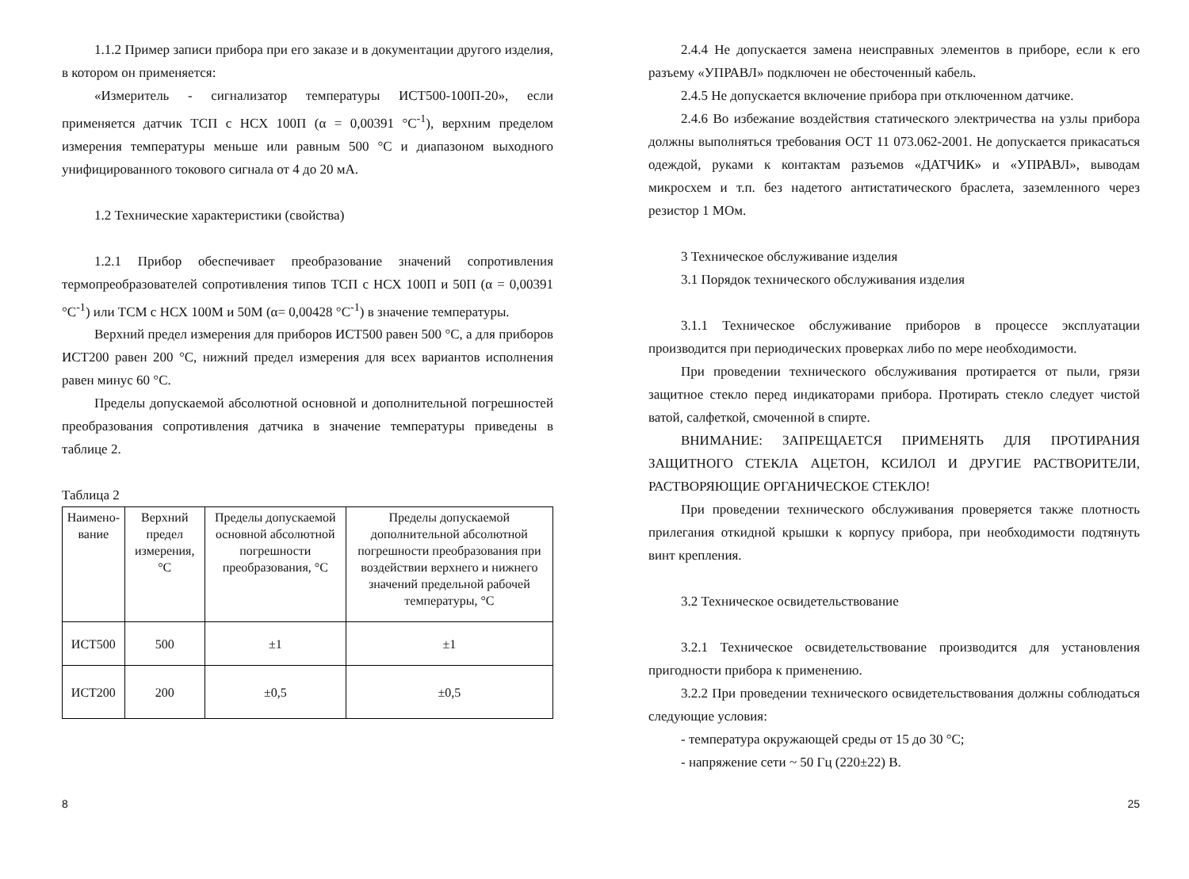1.1.2 Пример записи прибора при его заказе и в документации другого изделия, в котором он применяется:
«Измеритель - сигнализатор температуры ИСТ500-100П-20», если применяется датчик ТСП с НСХ 100П (α = 0,00391 °С<sup>-1</sup>), верхним пределом измерения температуры меньше или равным 500 °С и диапазоном выходного унифицированного токового сигнала от 4 до 20 мА.
1.2 Технические характеристики (свойства)
1.2.1 Прибор обеспечивает преобразование значений сопротивления термопреобразователей сопротивления типов ТСП с НСХ 100П и 50П (α = 0,00391 °С<sup>-1</sup>) или ТСМ с НСХ 100М и 50М (α= 0,00428 °С<sup>-1</sup>) в значение температуры.
Верхний предел измерения для приборов ИСТ500 равен 500 °С, а для приборов ИСТ200 равен 200 °С, нижний предел измерения для всех вариантов исполнения равен минус 60 °С.
Пределы допускаемой абсолютной основной и дополнительной погрешностей преобразования сопротивления датчика в значение температуры приведены в таблице 2.
Таблица 2
| Наимено-вание | Верхний предел измерения, °С | Пределы допускаемой основной абсолютной погрешности преобразования, °С | Пределы допускаемой дополнительной абсолютной погрешности преобразования при воздействии верхнего и нижнего значений предельной рабочей температуры, °С |
| --- | --- | --- | --- |
| ИСТ500 | 500 | ±1 | ±1 |
| ИСТ200 | 200 | ±0,5 | ±0,5 |
8
2.4.4 Не допускается замена неисправных элементов в приборе, если к его разъему «УПРАВЛ» подключен не обесточенный кабель.
2.4.5 Не допускается включение прибора при отключенном датчике.
2.4.6 Во избежание воздействия статического электричества на узлы прибора должны выполняться требования ОСТ 11 073.062-2001. Не допускается прикасаться одеждой, руками к контактам разъемов «ДАТЧИК» и «УПРАВЛ», выводам микросхем и т.п. без надетого антистатического браслета, заземленного через резистор 1 МОм.
3 Техническое обслуживание изделия
3.1 Порядок технического обслуживания изделия
3.1.1 Техническое обслуживание приборов в процессе эксплуатации производится при периодических проверках либо по мере необходимости.
При проведении технического обслуживания протирается от пыли, грязи защитное стекло перед индикаторами прибора. Протирать стекло следует чистой ватой, салфеткой, смоченной в спирте.
ВНИМАНИЕ: ЗАПРЕЩАЕТСЯ ПРИМЕНЯТЬ ДЛЯ ПРОТИРАНИЯ ЗАЩИТНОГО СТЕКЛА АЦЕТОН, КСИЛОЛ И ДРУГИЕ РАСТВОРИТЕЛИ, РАСТВОРЯЮЩИЕ ОРГАНИЧЕСКОЕ СТЕКЛО!
При проведении технического обслуживания проверяется также плотность прилегания откидной крышки к корпусу прибора, при необходимости подтянуть винт крепления.
3.2 Техническое освидетельствование
3.2.1 Техническое освидетельствование производится для установления пригодности прибора к применению.
3.2.2 При проведении технического освидетельствования должны соблюдаться следующие условия:
- температура окружающей среды от 15 до 30 °С;
- напряжение сети ~ 50 Гц (220±22) В.
25